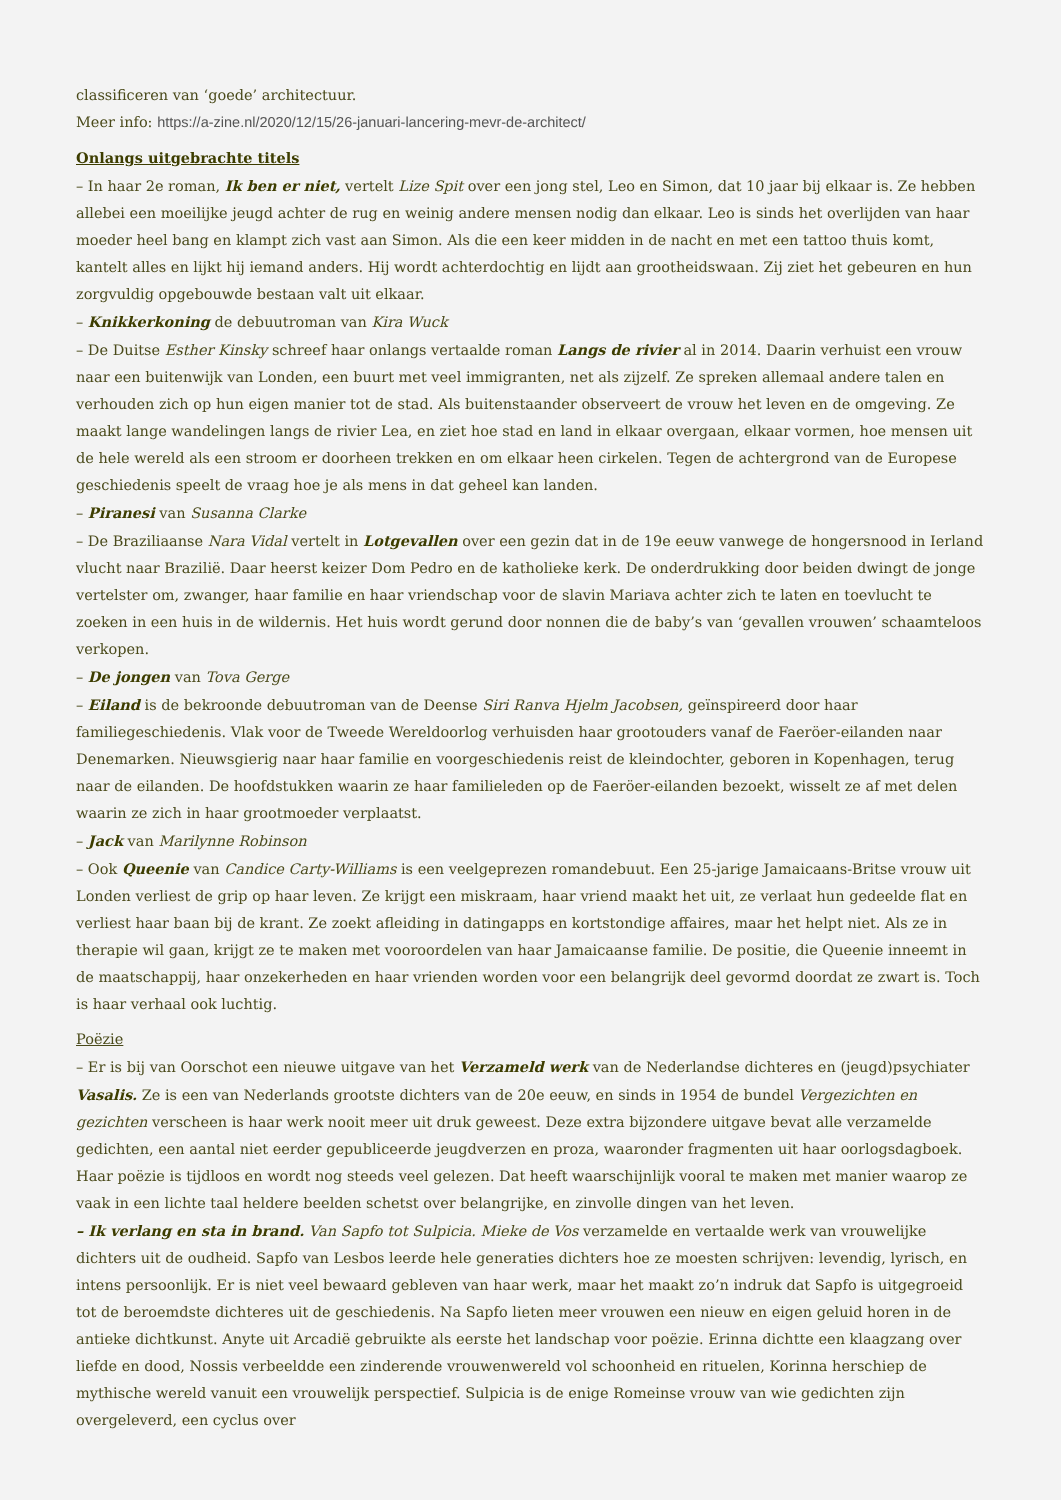classificeren van ‘goede’ architectuur.
Meer info: https://a-zine.nl/2020/12/15/26-januari-lancering-mevr-de-architect/
Onlangs uitgebrachte titels
– In haar 2e roman, Ik ben er niet, vertelt Lize Spit over een jong stel, Leo en Simon, dat 10 jaar bij elkaar is. Ze hebben allebei een moeilijke jeugd achter de rug en weinig andere mensen nodig dan elkaar. Leo is sinds het overlijden van haar moeder heel bang en klampt zich vast aan Simon. Als die een keer midden in de nacht en met een tattoo thuis komt, kantelt alles en lijkt hij iemand anders. Hij wordt achterdochtig en lijdt aan grootheidswaan. Zij ziet het gebeuren en hun zorgvuldig opgebouwde bestaan valt uit elkaar.
– Knikkerkoning de debuutroman van Kira Wuck
– De Duitse Esther Kinsky schreef haar onlangs vertaalde roman Langs de rivier al in 2014. Daarin verhuist een vrouw naar een buitenwijk van Londen, een buurt met veel immigranten, net als zijzelf. Ze spreken allemaal andere talen en verhouden zich op hun eigen manier tot de stad. Als buitenstaander observeert de vrouw het leven en de omgeving. Ze maakt lange wandelingen langs de rivier Lea, en ziet hoe stad en land in elkaar overgaan, elkaar vormen, hoe mensen uit de hele wereld als een stroom er doorheen trekken en om elkaar heen cirkelen. Tegen de achtergrond van de Europese geschiedenis speelt de vraag hoe je als mens in dat geheel kan landen.
– Piranesi van Susanna Clarke
– De Braziliaanse Nara Vidal vertelt in Lotgevallen over een gezin dat in de 19e eeuw vanwege de hongersnood in Ierland vlucht naar Brazilië. Daar heerst keizer Dom Pedro en de katholieke kerk. De onderdrukking door beiden dwingt de jonge vertelster om, zwanger, haar familie en haar vriendschap voor de slavin Mariava achter zich te laten en toevlucht te zoeken in een huis in de wildernis. Het huis wordt gerund door nonnen die de baby’s van ‘gevallen vrouwen’ schaamteloos verkopen.
– De jongen van Tova Gerge
– Eiland is de bekroonde debuutroman van de Deense Siri Ranva Hjelm Jacobsen, geïnspireerd door haar familiegeschiedenis. Vlak voor de Tweede Wereldoorlog verhuisden haar grootouders vanaf de Faeröer-eilanden naar Denemarken. Nieuwsgierig naar haar familie en voorgeschiedenis reist de kleindochter, geboren in Kopenhagen, terug naar de eilanden. De hoofdstukken waarin ze haar familieleden op de Faeröer-eilanden bezoekt, wisselt ze af met delen waarin ze zich in haar grootmoeder verplaatst.
– Jack van Marilynne Robinson
– Ook Queenie van Candice Carty-Williams is een veelgeprezen romandebuut. Een 25-jarige Jamaicaans-Britse vrouw uit Londen verliest de grip op haar leven. Ze krijgt een miskraam, haar vriend maakt het uit, ze verlaat hun gedeelde flat en verliest haar baan bij de krant. Ze zoekt afleiding in datingapps en kortstondige affaires, maar het helpt niet. Als ze in therapie wil gaan, krijgt ze te maken met vooroordelen van haar Jamaicaanse familie. De positie, die Queenie inneemt in de maatschappij, haar onzekerheden en haar vrienden worden voor een belangrijk deel gevormd doordat ze zwart is. Toch is haar verhaal ook luchtig.
Poëzie
– Er is bij van Oorschot een nieuwe uitgave van het Verzameld werk van de Nederlandse dichteres en (jeugd)psychiater Vasalis. Ze is een van Nederlands grootste dichters van de 20e eeuw, en sinds in 1954 de bundel Vergezichten en gezichten verscheen is haar werk nooit meer uit druk geweest. Deze extra bijzondere uitgave bevat alle verzamelde gedichten, een aantal niet eerder gepubliceerde jeugdverzen en proza, waaronder fragmenten uit haar oorlogsdagboek. Haar poëzie is tijdloos en wordt nog steeds veel gelezen. Dat heeft waarschijnlijk vooral te maken met manier waarop ze vaak in een lichte taal heldere beelden schetst over belangrijke, en zinvolle dingen van het leven.
– Ik verlang en sta in brand. Van Sapfo tot Sulpicia. Mieke de Vos verzamelde en vertaalde werk van vrouwelijke dichters uit de oudheid. Sapfo van Lesbos leerde hele generaties dichters hoe ze moesten schrijven: levendig, lyrisch, en intens persoonlijk. Er is niet veel bewaard gebleven van haar werk, maar het maakt zo’n indruk dat Sapfo is uitgegroeid tot de beroemdste dichteres uit de geschiedenis. Na Sapfo lieten meer vrouwen een nieuw en eigen geluid horen in de antieke dichtkunst. Anyte uit Arcadië gebruikte als eerste het landschap voor poëzie. Erinna dichtte een klaagzang over liefde en dood, Nossis verbeeldde een zinderende vrouwenwereld vol schoonheid en rituelen, Korinna herschiep de mythische wereld vanuit een vrouwelijk perspectief. Sulpicia is de enige Romeinse vrouw van wie gedichten zijn overgeleverd, een cyclus over